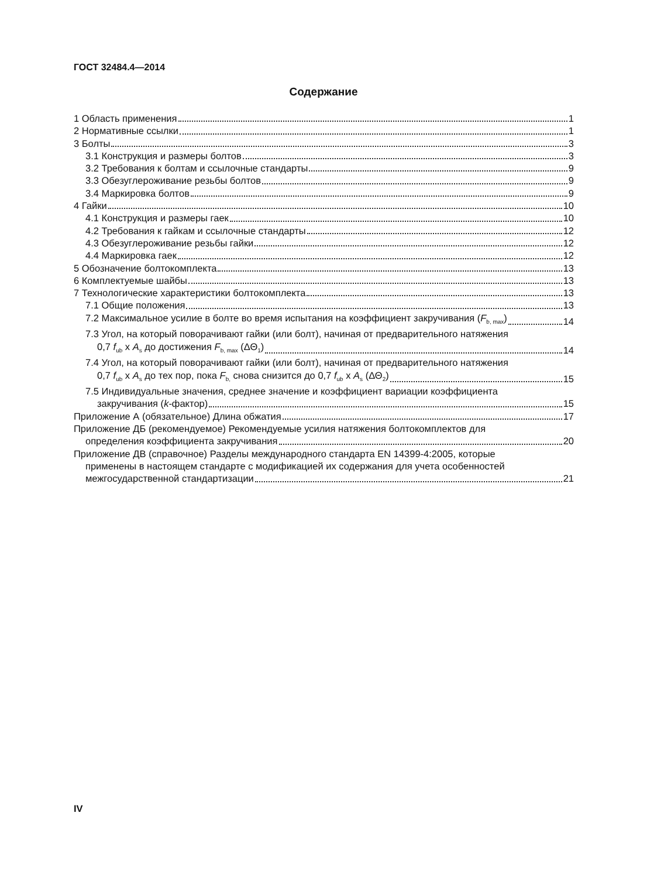ГОСТ 32484.4—2014
Содержание
1 Область применения 1
2 Нормативные ссылки 1
3 Болты 3
3.1 Конструкция и размеры болтов 3
3.2 Требования к болтам и ссылочные стандарты 9
3.3 Обезуглероживание резьбы болтов 9
3.4 Маркировка болтов 9
4 Гайки 10
4.1 Конструкция и размеры гаек 10
4.2 Требования к гайкам и ссылочные стандарты 12
4.3 Обезуглероживание резьбы гайки 12
4.4 Маркировка гаек 12
5 Обозначение болтокомплекта 13
6 Комплектуемые шайбы 13
7 Технологические характеристики болтокомплекта 13
7.1 Общие положения 13
7.2 Максимальное усилие в болте во время испытания на коэффициент закручивания (F<sub>b, max</sub>) 14
7.3 Угол, на который поворачивают гайки (или болт), начиная от предварительного натяжения
0,7 f<sub>ub</sub> x A<sub>s</sub> до достижения F<sub>b, max</sub> (ΔΘ<sub>1</sub>) 14
7.4 Угол, на который поворачивают гайки (или болт), начиная от предварительного натяжения
0,7 f<sub>ub</sub> x A<sub>s</sub> до тех пор, пока F<sub>b,</sub> снова снизится до 0,7 f<sub>ub</sub> x A<sub>s</sub> (ΔΘ<sub>2</sub>) 15
7.5 Индивидуальные значения, среднее значение и коэффициент вариации коэффициента
закручивания (k-фактор) 15
Приложение А (обязательное) Длина обжатия 17
Приложение ДБ (рекомендуемое) Рекомендуемые усилия натяжения болтокомплектов для
определения коэффициента закручивания 20
Приложение ДВ (справочное) Разделы международного стандарта EN 14399-4:2005, которые
применены в настоящем стандарте с модификацией их содержания для учета особенностей
межгосударственной стандартизации 21
IV